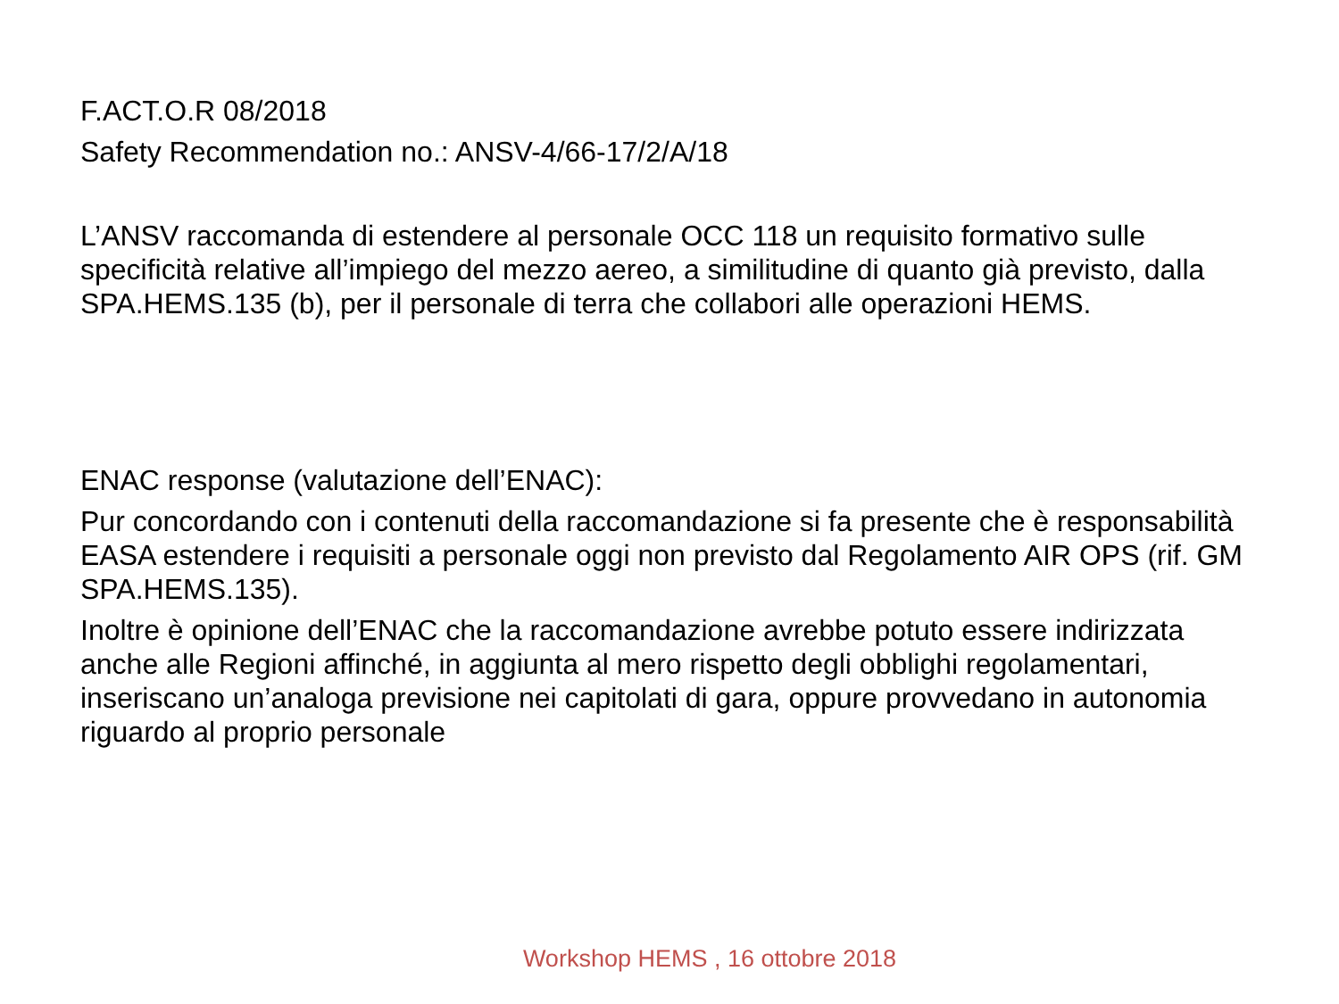F.ACT.O.R 08/2018
Safety Recommendation no.: ANSV-4/66-17/2/A/18
L’ANSV raccomanda di estendere al personale OCC 118 un requisito formativo sulle specificità relative all’impiego del mezzo aereo, a similitudine di quanto già previsto, dalla SPA.HEMS.135 (b), per il personale di terra che collabori alle operazioni HEMS.
ENAC response (valutazione dell’ENAC):
Pur concordando con i contenuti della raccomandazione si fa presente che è responsabilità EASA estendere i requisiti a personale oggi non previsto dal Regolamento AIR OPS (rif. GM SPA.HEMS.135).
Inoltre è opinione dell’ENAC che la raccomandazione avrebbe potuto essere indirizzata anche alle Regioni affinché, in aggiunta al mero rispetto degli obblighi regolamentari, inseriscano un’analoga previsione nei capitolati di gara, oppure provvedano in autonomia riguardo al proprio personale
Workshop HEMS , 16 ottobre 2018